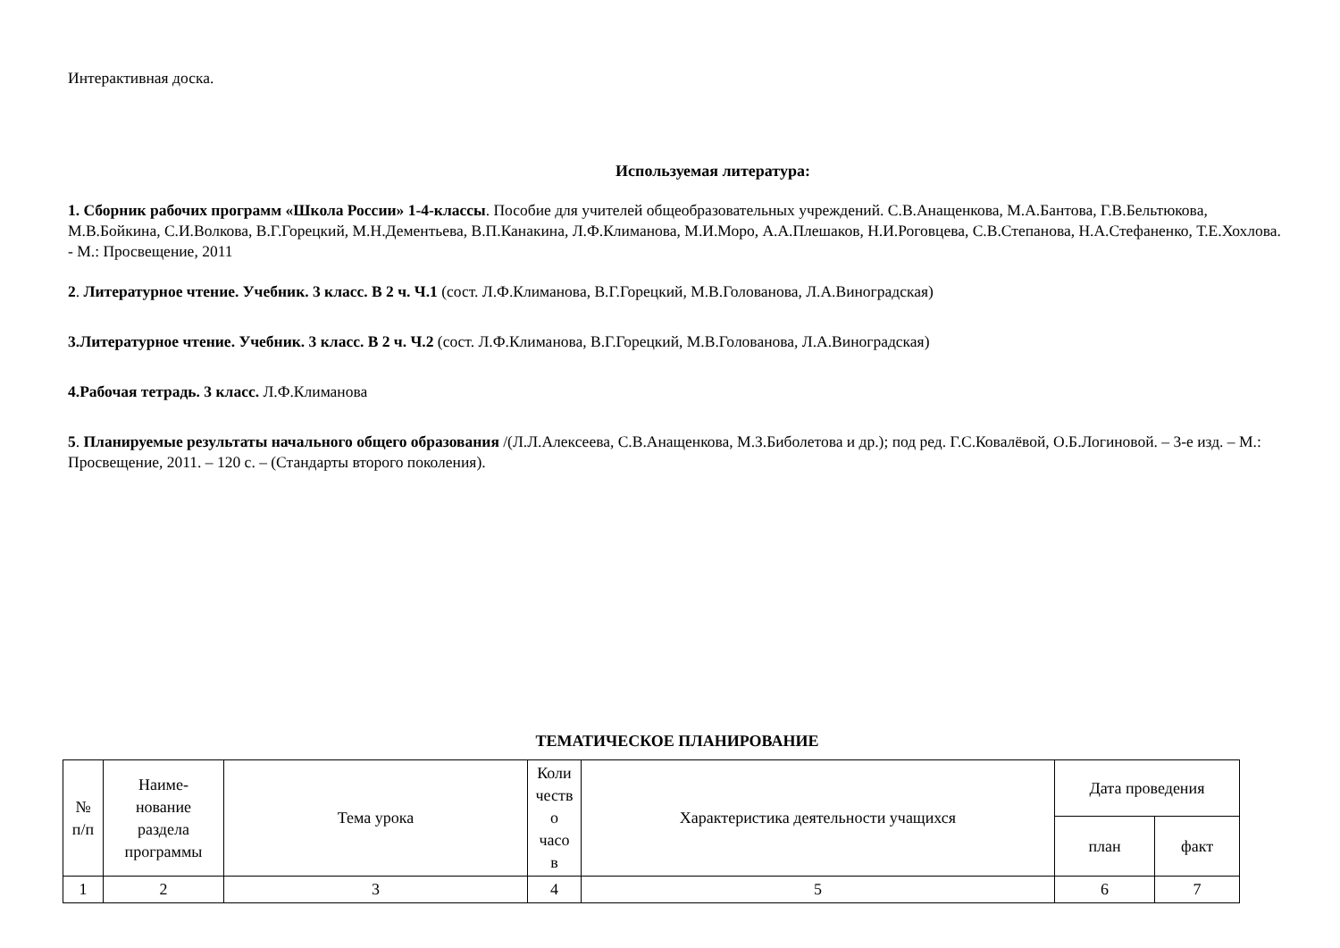Интерактивная доска.
Используемая литература:
1. Сборник рабочих программ «Школа России» 1-4-классы. Пособие для учителей общеобразовательных учреждений. С.В.Анащенкова, М.А.Бантова, Г.В.Бельтюкова, М.В.Бойкина, С.И.Волкова, В.Г.Горецкий, М.Н.Дементьева, В.П.Канакина, Л.Ф.Климанова, М.И.Моро, А.А.Плешаков, Н.И.Роговцева, С.В.Степанова, Н.А.Стефаненко, Т.Е.Хохлова. - М.: Просвещение, 2011
2. Литературное чтение. Учебник. 3 класс. В 2 ч. Ч.1 (сост. Л.Ф.Климанова, В.Г.Горецкий, М.В.Голованова, Л.А.Виноградская)
3.Литературное чтение. Учебник. 3 класс. В 2 ч. Ч.2 (сост. Л.Ф.Климанова, В.Г.Горецкий, М.В.Голованова, Л.А.Виноградская)
4.Рабочая тетрадь. 3 класс. Л.Ф.Климанова
5. Планируемые результаты начального общего образования /(Л.Л.Алексеева, С.В.Анащенкова, М.З.Биболетова и др.); под ред. Г.С.Ковалёвой, О.Б.Логиновой. – 3-е изд. – М.: Просвещение, 2011. – 120 с. – (Стандарты второго поколения).
ТЕМАТИЧЕСКОЕ ПЛАНИРОВАНИЕ
| № п/п | Наиме- нование раздела программы | Тема урока | Коли честв о часо в | Характеристика деятельности учащихся | Дата проведения | |
| --- | --- | --- | --- | --- | --- | --- |
| | | | | | план | факт |
| 1 | 2 | 3 | 4 | 5 | 6 | 7 |